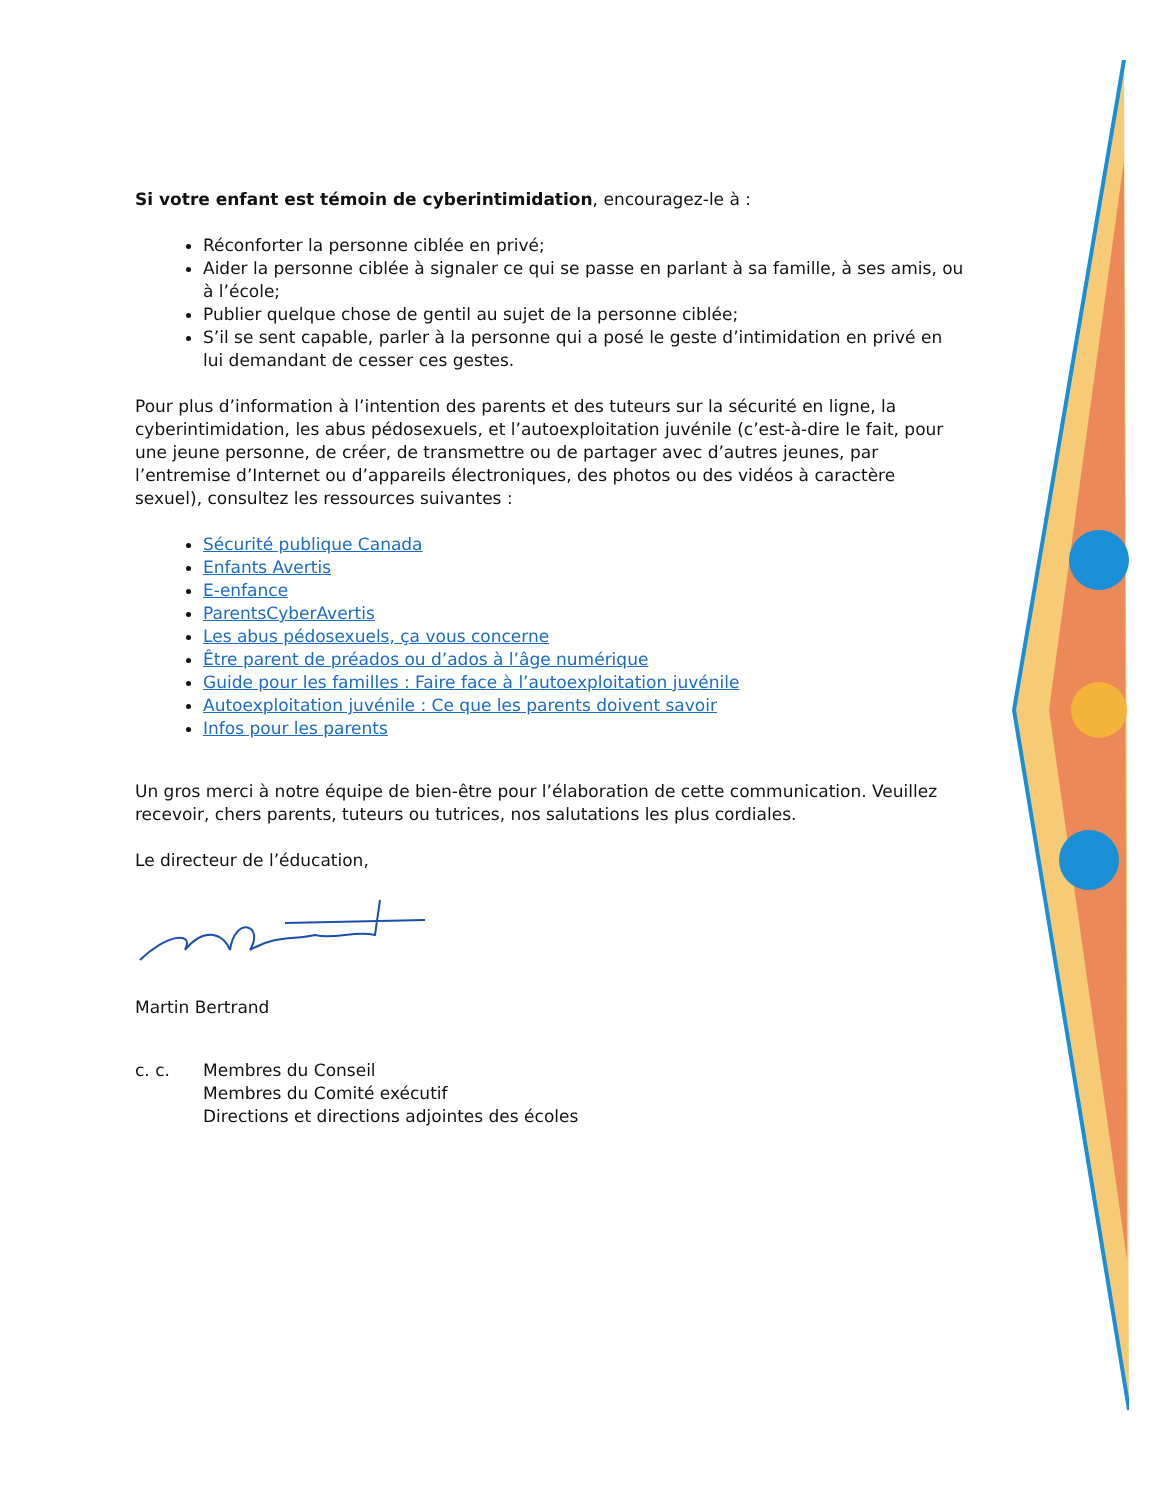Si votre enfant est témoin de cyberintimidation, encouragez-le à :
Réconforter la personne ciblée en privé;
Aider la personne ciblée à signaler ce qui se passe en parlant à sa famille, à ses amis, ou à l’école;
Publier quelque chose de gentil au sujet de la personne ciblée;
S’il se sent capable, parler à la personne qui a posé le geste d’intimidation en privé en lui demandant de cesser ces gestes.
Pour plus d’information à l’intention des parents et des tuteurs sur la sécurité en ligne, la cyberintimidation, les abus pédosexuels, et l’autoexploitation juvénile (c’est-à-dire le fait, pour une jeune personne, de créer, de transmettre ou de partager avec d’autres jeunes, par l’entremise d’Internet ou d’appareils électroniques, des photos ou des vidéos à caractère sexuel), consultez les ressources suivantes :
Sécurité publique Canada
Enfants Avertis
E-enfance
ParentsCyberAvertis
Les abus pédosexuels, ça vous concerne
Être parent de préados ou d’ados à l’âge numérique
Guide pour les familles : Faire face à l’autoexploitation juvénile
Autoexploitation juvénile : Ce que les parents doivent savoir
Infos pour les parents
Un gros merci à notre équipe de bien-être pour l’élaboration de cette communication. Veuillez recevoir, chers parents, tuteurs ou tutrices, nos salutations les plus cordiales.
Le directeur de l’éducation,
Martin Bertrand
c. c. Membres du Conseil
Membres du Comité exécutif
Directions et directions adjointes des écoles